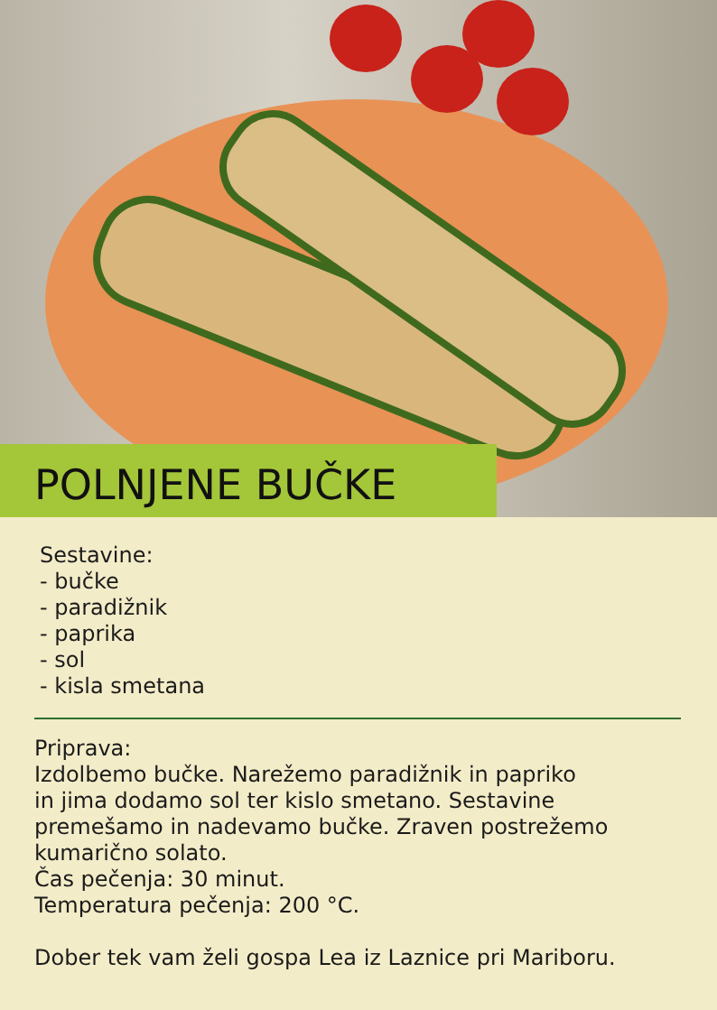POLNJENE BUČKE
Sestavine:
- bučke
- paradižnik
- paprika
- sol
- kisla smetana
Priprava:
Izdolbemo bučke. Narežemo paradižnik in papriko
in jima dodamo sol ter kislo smetano. Sestavine
premešamo in nadevamo bučke. Zraven postrežemo
kumarično solato.
Čas pečenja: 30 minut.
Temperatura pečenja: 200 °C.
Dober tek vam želi gospa Lea iz Laznice pri Mariboru.